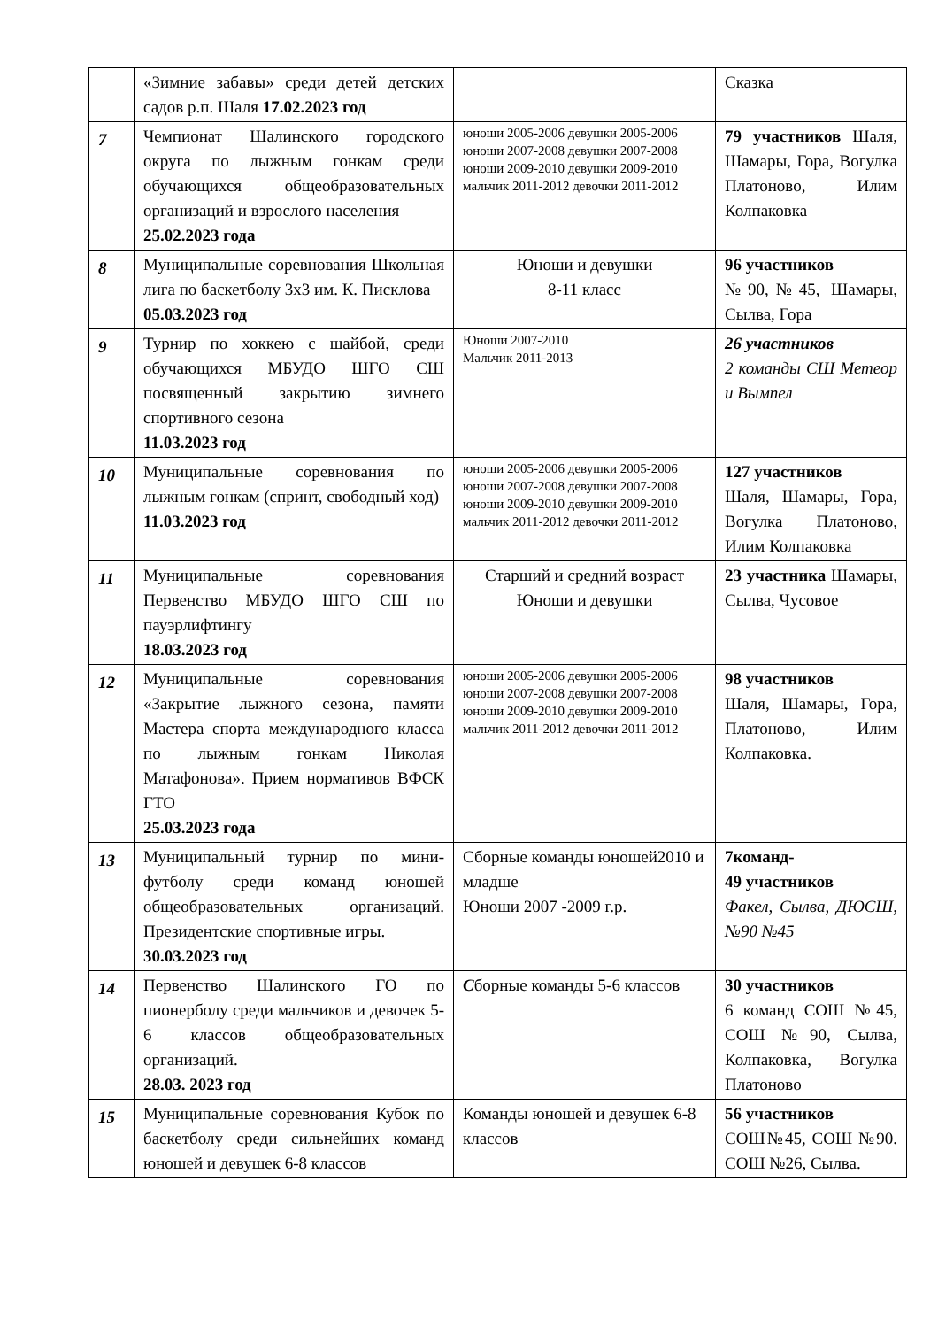| | «Зимние забавы» среди детей детских садов р.п. Шаля 17.02.2023 год | | Сказка |
| 7 | Чемпионат Шалинского городского округа по лыжным гонкам среди обучающихся общеобразовательных организаций и взрослого населения 25.02.2023 года | юноши 2005-2006 девушки 2005-2006 юноши 2007-2008 девушки 2007-2008 юноши 2009-2010 девушки 2009-2010 мальчик 2011-2012 девочки 2011-2012 | 79 участников Шаля, Шамары, Гора, Вогулка Платоново, Илим Колпаковка |
| 8 | Муниципальные соревнования Школьная лига по баскетболу 3х3 им. К. Писклова 05.03.2023 год | Юноши и девушки 8-11 класс | 96 участников №90,№45, Шамары, Сылва, Гора |
| 9 | Турнир по хоккею с шайбой, среди обучающихся МБУДО ШГО СШ посвященный закрытию зимнего спортивного сезона 11.03.2023 год | Юноши 2007-2010 Мальчик 2011-2013 | 26 участников 2 команды СШ Метеор и Вымпел |
| 10 | Муниципальные соревнования по лыжным гонкам (спринт, свободный ход) 11.03.2023 год | юноши 2005-2006 девушки 2005-2006 юноши 2007-2008 девушки 2007-2008 юноши 2009-2010 девушки 2009-2010 мальчик 2011-2012 девочки 2011-2012 | 127 участников Шаля, Шамары, Гора, Вогулка Платоново, Илим Колпаковка |
| 11 | Муниципальные соревнования Первенство МБУДО ШГО СШ по пауэрлифтингу 18.03.2023 год | Старший и средний возраст Юноши и девушки | 23 участника Шамары, Сылва, Чусовое |
| 12 | Муниципальные соревнования «Закрытие лыжного сезона, памяти Мастера спорта международного класса по лыжным гонкам Николая Матафонова». Прием нормативов ВФСК ГТО 25.03.2023 года | юноши 2005-2006 девушки 2005-2006 юноши 2007-2008 девушки 2007-2008 юноши 2009-2010 девушки 2009-2010 мальчик 2011-2012 девочки 2011-2012 | 98 участников Шаля, Шамары, Гора, Платоново, Илим Колпаковка. |
| 13 | Муниципальный турнир по мини-футболу среди команд юношей общеобразовательных организаций. Президентские спортивные игры. 30.03.2023 год | Сборные команды юношей2010 и младше Юноши 2007 -2009 г.р. | 7команд- 49 участников Факел, Сылва, ДЮСШ, №90 №45 |
| 14 | Первенство Шалинского ГО по пионерболу среди мальчиков и девочек 5-6 классов общеобразовательных организаций. 28.03. 2023 год | С борные команды 5-6 классов | 30 участников 6 команд СОШ №45, СОШ №90, Сылва, Колпаковка, Вогулка Платоново |
| 15 | Муниципальные соревнования Кубок по баскетболу среди сильнейших команд юношей и девушек 6-8 классов | Команды юношей и девушек 6-8 классов | 56 участников СОШ№45, СОШ №90. СОШ №26, Сылва. |